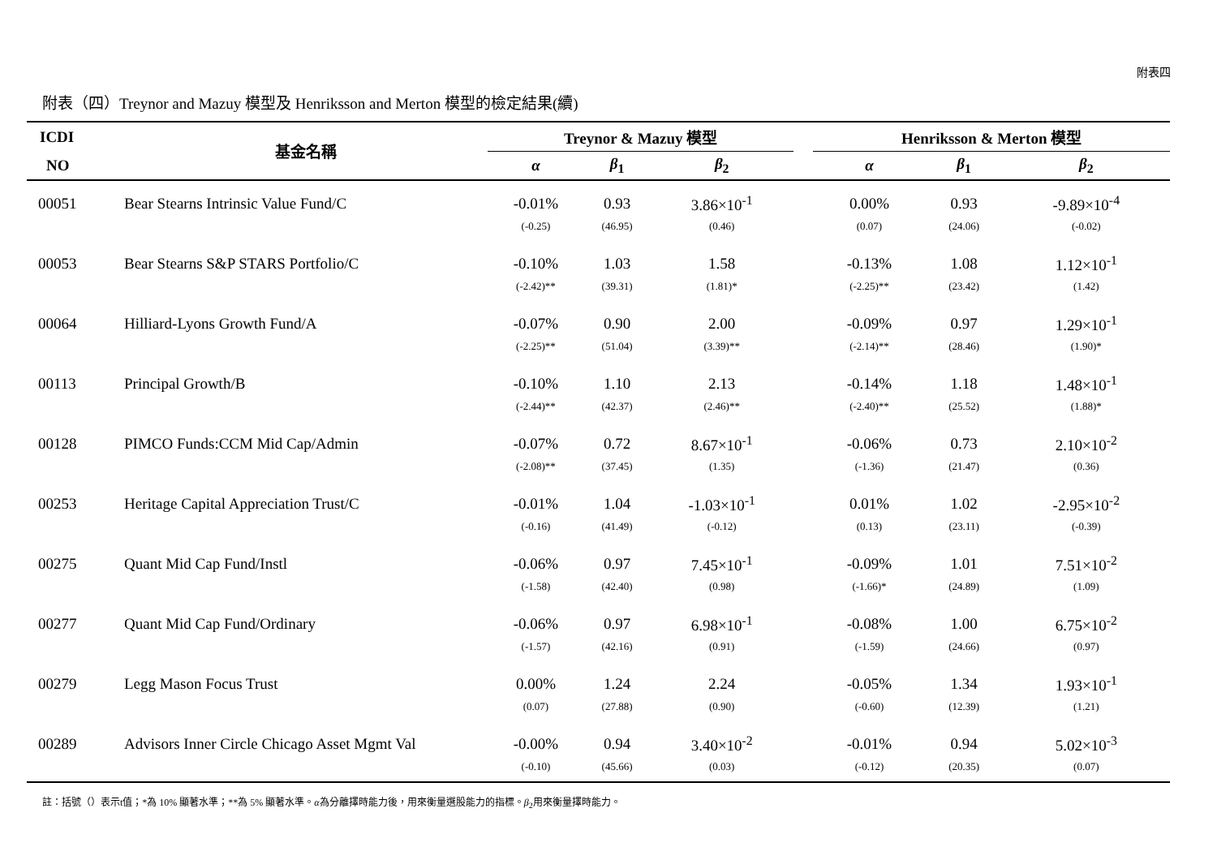附表四
附表（四）Treynor and Mazuy 模型及 Henriksson and Merton 模型的檢定結果(續)
| ICDI | 基金名稱 | Treynor & Mazuy 模型 | | | | Henriksson & Merton 模型 | | |
| --- | --- | --- | --- | --- | --- | --- | --- | --- |
| NO | | α | β<sub>1</sub> | β<sub>2</sub> | | α | β<sub>1</sub> | β<sub>2</sub> |
| 00051 | Bear Stearns Intrinsic Value Fund/C | -0.01% | 0.93 | 3.86×10<sup>-1</sup> | | 0.00% | 0.93 | -9.89×10<sup>-4</sup> |
| | | (-0.25) | (46.95) | (0.46) | | (0.07) | (24.06) | (-0.02) |
| 00053 | Bear Stearns S&P STARS Portfolio/C | -0.10% | 1.03 | 1.58 | | -0.13% | 1.08 | 1.12×10<sup>-1</sup> |
| | | (-2.42)** | (39.31) | (1.81)* | | (-2.25)** | (23.42) | (1.42) |
| 00064 | Hilliard-Lyons Growth Fund/A | -0.07% | 0.90 | 2.00 | | -0.09% | 0.97 | 1.29×10<sup>-1</sup> |
| | | (-2.25)** | (51.04) | (3.39)** | | (-2.14)** | (28.46) | (1.90)* |
| 00113 | Principal Growth/B | -0.10% | 1.10 | 2.13 | | -0.14% | 1.18 | 1.48×10<sup>-1</sup> |
| | | (-2.44)** | (42.37) | (2.46)** | | (-2.40)** | (25.52) | (1.88)* |
| 00128 | PIMCO Funds:CCM Mid Cap/Admin | -0.07% | 0.72 | 8.67×10<sup>-1</sup> | | -0.06% | 0.73 | 2.10×10<sup>-2</sup> |
| | | (-2.08)** | (37.45) | (1.35) | | (-1.36) | (21.47) | (0.36) |
| 00253 | Heritage Capital Appreciation Trust/C | -0.01% | 1.04 | -1.03×10<sup>-1</sup> | | 0.01% | 1.02 | -2.95×10<sup>-2</sup> |
| | | (-0.16) | (41.49) | (-0.12) | | (0.13) | (23.11) | (-0.39) |
| 00275 | Quant Mid Cap Fund/Instl | -0.06% | 0.97 | 7.45×10<sup>-1</sup> | | -0.09% | 1.01 | 7.51×10<sup>-2</sup> |
| | | (-1.58) | (42.40) | (0.98) | | (-1.66)* | (24.89) | (1.09) |
| 00277 | Quant Mid Cap Fund/Ordinary | -0.06% | 0.97 | 6.98×10<sup>-1</sup> | | -0.08% | 1.00 | 6.75×10<sup>-2</sup> |
| | | (-1.57) | (42.16) | (0.91) | | (-1.59) | (24.66) | (0.97) |
| 00279 | Legg Mason Focus Trust | 0.00% | 1.24 | 2.24 | | -0.05% | 1.34 | 1.93×10<sup>-1</sup> |
| | | (0.07) | (27.88) | (0.90) | | (-0.60) | (12.39) | (1.21) |
| 00289 | Advisors Inner Circle Chicago Asset Mgmt Val | -0.00% | 0.94 | 3.40×10<sup>-2</sup> | | -0.01% | 0.94 | 5.02×10<sup>-3</sup> |
| | | (-0.10) | (45.66) | (0.03) | | (-0.12) | (20.35) | (0.07) |
註：括號（）表示t值；*為 10% 顯著水準；**為 5% 顯著水準。α為分離擇時能力後，用來衡量選股能力的指標。β<sub>2</sub>用來衡量擇時能力。